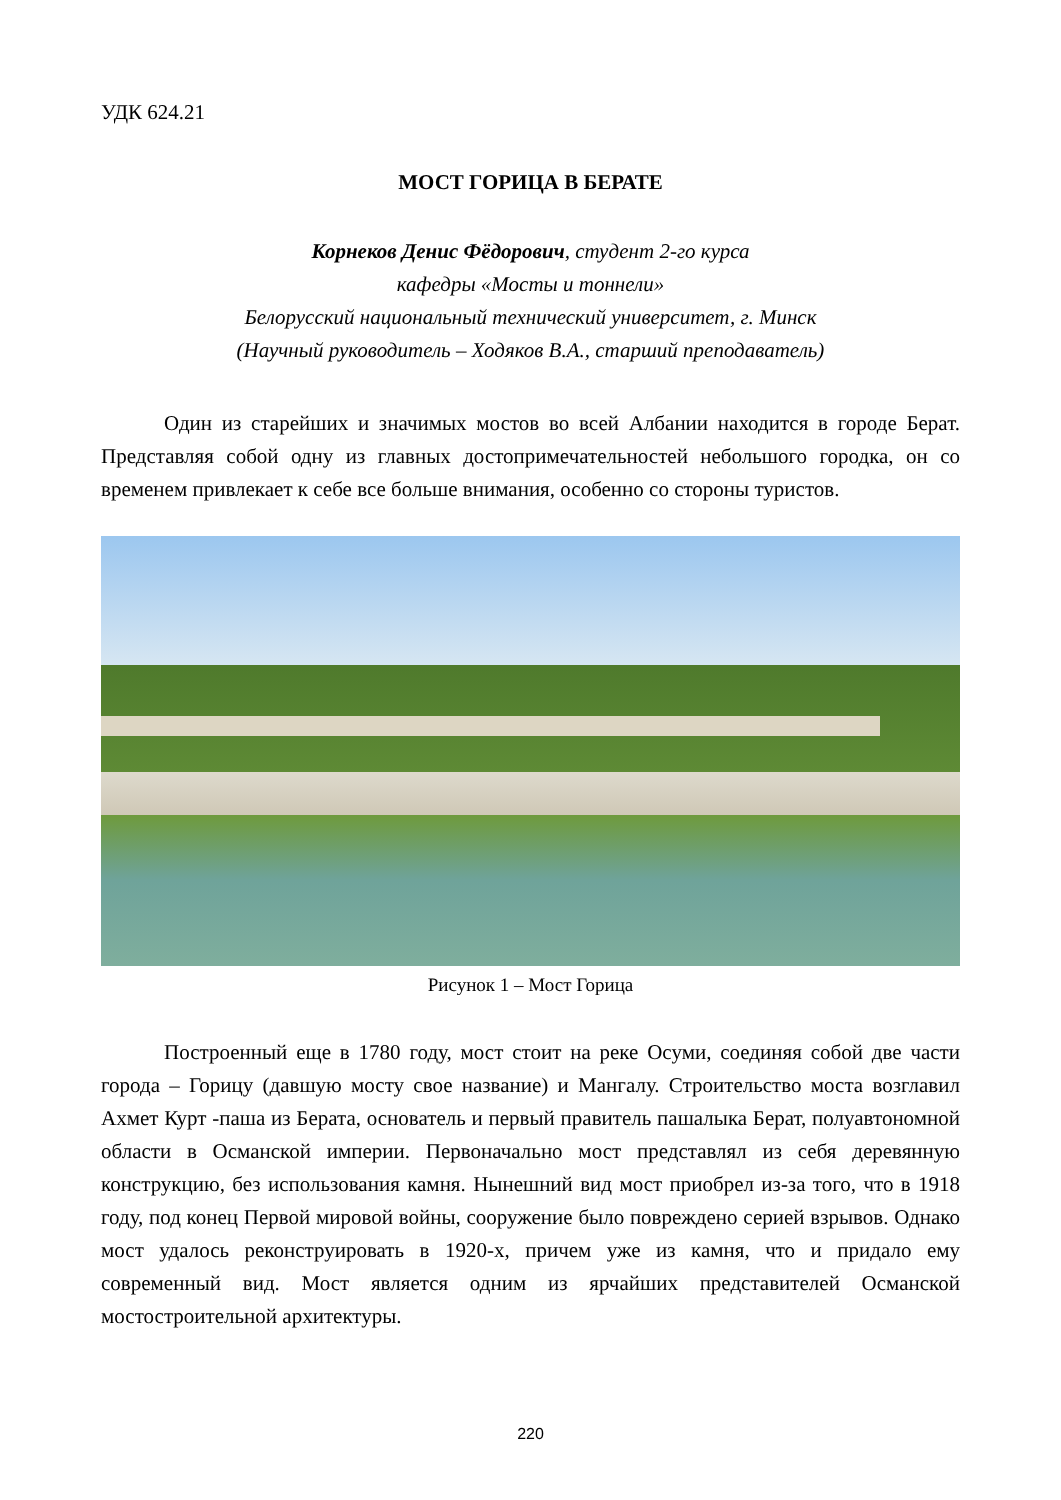УДК 624.21
МОСТ ГОРИЦА В БЕРАТЕ
Корнеков Денис Фёдорович, студент 2-го курса
кафедры «Мосты и тоннели»
Белорусский национальный технический университет, г. Минск
(Научный руководитель – Ходяков В.А., старший преподаватель)
Один из старейших и значимых мостов во всей Албании находится в городе Берат. Представляя собой одну из главных достопримечательностей небольшого городка, он со временем привлекает к себе все больше внимания, особенно со стороны туристов.
Рисунок 1 – Мост Горица
Построенный еще в 1780 году, мост стоит на реке Осуми, соединяя собой две части города – Горицу (давшую мосту свое название) и Мангалу. Строительство моста возглавил Ахмет Курт -паша из Берата, основатель и первый правитель пашалыка Берат, полуавтономной области в Османской империи. Первоначально мост представлял из себя деревянную конструкцию, без использования камня. Нынешний вид мост приобрел из-за того, что в 1918 году, под конец Первой мировой войны, сооружение было повреждено серией взрывов. Однако мост удалось реконструировать в 1920-х, причем уже из камня, что и придало ему современный вид. Мост является одним из ярчайших представителей Османской мостостроительной архитектуры.
220